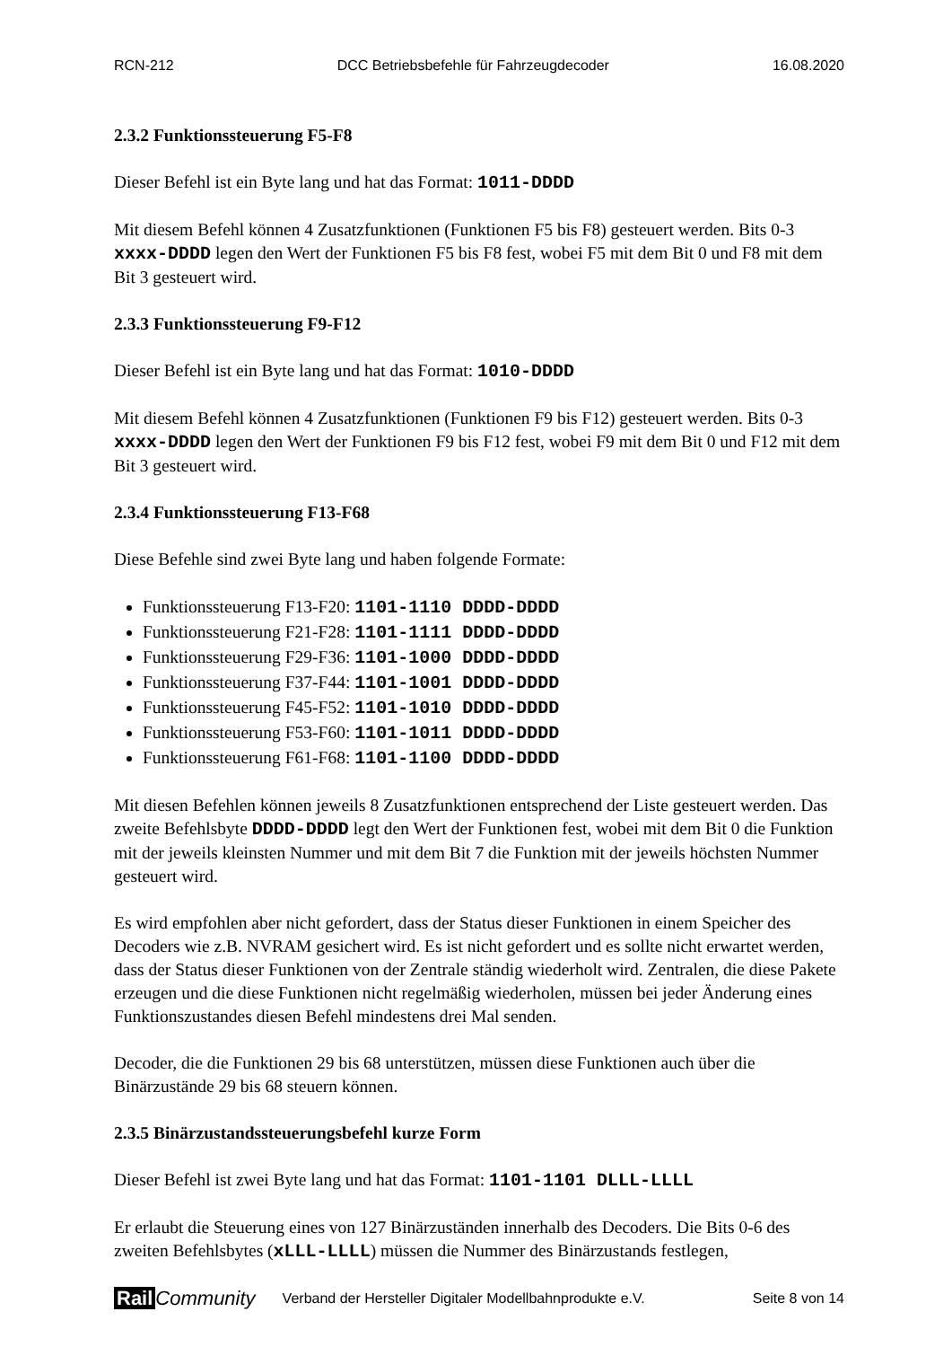RCN-212 DCC Betriebsbefehle für Fahrzeugdecoder 16.08.2020
2.3.2 Funktionssteuerung F5-F8
Dieser Befehl ist ein Byte lang und hat das Format: 1011-DDDD
Mit diesem Befehl können 4 Zusatzfunktionen (Funktionen F5 bis F8) gesteuert werden. Bits 0-3 xxxx-DDDD legen den Wert der Funktionen F5 bis F8 fest, wobei F5 mit dem Bit 0 und F8 mit dem Bit 3 gesteuert wird.
2.3.3 Funktionssteuerung F9-F12
Dieser Befehl ist ein Byte lang und hat das Format: 1010-DDDD
Mit diesem Befehl können 4 Zusatzfunktionen (Funktionen F9 bis F12) gesteuert werden. Bits 0-3 xxxx-DDDD legen den Wert der Funktionen F9 bis F12 fest, wobei F9 mit dem Bit 0 und F12 mit dem Bit 3 gesteuert wird.
2.3.4 Funktionssteuerung F13-F68
Diese Befehle sind zwei Byte lang und haben folgende Formate:
Funktionssteuerung F13-F20: 1101-1110 DDDD-DDDD
Funktionssteuerung F21-F28: 1101-1111 DDDD-DDDD
Funktionssteuerung F29-F36: 1101-1000 DDDD-DDDD
Funktionssteuerung F37-F44: 1101-1001 DDDD-DDDD
Funktionssteuerung F45-F52: 1101-1010 DDDD-DDDD
Funktionssteuerung F53-F60: 1101-1011 DDDD-DDDD
Funktionssteuerung F61-F68: 1101-1100 DDDD-DDDD
Mit diesen Befehlen können jeweils 8 Zusatzfunktionen entsprechend der Liste gesteuert werden. Das zweite Befehlsbyte DDDD-DDDD legt den Wert der Funktionen fest, wobei mit dem Bit 0 die Funktion mit der jeweils kleinsten Nummer und mit dem Bit 7 die Funktion mit der jeweils höchsten Nummer gesteuert wird.
Es wird empfohlen aber nicht gefordert, dass der Status dieser Funktionen in einem Speicher des Decoders wie z.B. NVRAM gesichert wird. Es ist nicht gefordert und es sollte nicht erwartet werden, dass der Status dieser Funktionen von der Zentrale ständig wiederholt wird. Zentralen, die diese Pakete erzeugen und die diese Funktionen nicht regelmäßig wiederholen, müssen bei jeder Änderung eines Funktionszustandes diesen Befehl mindestens drei Mal senden.
Decoder, die die Funktionen 29 bis 68 unterstützen, müssen diese Funktionen auch über die Binärzustände 29 bis 68 steuern können.
2.3.5 Binärzustandssteuerungsbefehl kurze Form
Dieser Befehl ist zwei Byte lang und hat das Format: 1101-1101 DLLL-LLLL
Er erlaubt die Steuerung eines von 127 Binärzuständen innerhalb des Decoders. Die Bits 0-6 des zweiten Befehlsbytes (xLLL-LLLL) müssen die Nummer des Binärzustands festlegen,
Rail Community Verband der Hersteller Digitaler Modellbahnprodukte e.V. Seite 8 von 14